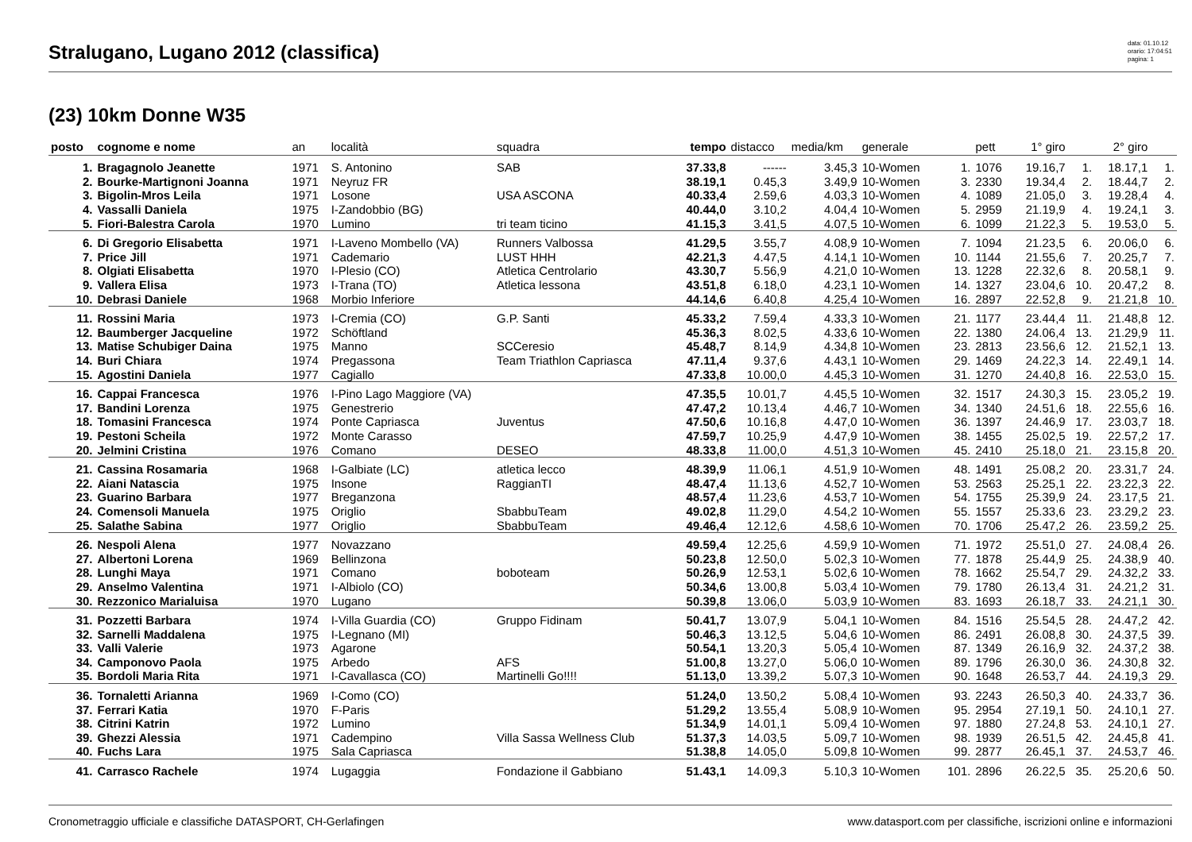Stralugano, Lugano 2012 (classifica)
data: 01.10.12
orario: 17:04:51
pagina: 1
(23) 10km Donne W35
| posto | cognome e nome | an | località | squadra | tempo | distacco | media/km | generale | | pett | 1° giro | | 2° giro | |
| --- | --- | --- | --- | --- | --- | --- | --- | --- | --- | --- | --- | --- | --- | --- |
| 1. | Bragagnolo Jeanette | 1971 | S. Antonino | SAB | 37.33,8 | ------ | 3.45,3 | 10-Women | 1. | 1076 | 19.16,7 | 1. | 18.17,1 | 1. |
| 2. | Bourke-Martignoni Joanna | 1971 | Neyruz FR | | 38.19,1 | 0.45,3 | 3.49,9 | 10-Women | 3. | 2330 | 19.34,4 | 2. | 18.44,7 | 2. |
| 3. | Bigolin-Mros Leila | 1971 | Losone | USA ASCONA | 40.33,4 | 2.59,6 | 4.03,3 | 10-Women | 4. | 1089 | 21.05,0 | 3. | 19.28,4 | 4. |
| 4. | Vassalli Daniela | 1975 | I-Zandobbio (BG) | | 40.44,0 | 3.10,2 | 4.04,4 | 10-Women | 5. | 2959 | 21.19,9 | 4. | 19.24,1 | 3. |
| 5. | Fiori-Balestra Carola | 1970 | Lumino | tri team ticino | 41.15,3 | 3.41,5 | 4.07,5 | 10-Women | 6. | 1099 | 21.22,3 | 5. | 19.53,0 | 5. |
| 6. | Di Gregorio Elisabetta | 1971 | I-Laveno Mombello (VA) | Runners Valbossa | 41.29,5 | 3.55,7 | 4.08,9 | 10-Women | 7. | 1094 | 21.23,5 | 6. | 20.06,0 | 6. |
| 7. | Price Jill | 1971 | Cademario | LUST HHH | 42.21,3 | 4.47,5 | 4.14,1 | 10-Women | 10. | 1144 | 21.55,6 | 7. | 20.25,7 | 7. |
| 8. | Olgiati Elisabetta | 1970 | I-Plesio (CO) | Atletica Centrolario | 43.30,7 | 5.56,9 | 4.21,0 | 10-Women | 13. | 1228 | 22.32,6 | 8. | 20.58,1 | 9. |
| 9. | Vallera Elisa | 1973 | I-Trana (TO) | Atletica lessona | 43.51,8 | 6.18,0 | 4.23,1 | 10-Women | 14. | 1327 | 23.04,6 | 10. | 20.47,2 | 8. |
| 10. | Debrasi Daniele | 1968 | Morbio Inferiore | | 44.14,6 | 6.40,8 | 4.25,4 | 10-Women | 16. | 2897 | 22.52,8 | 9. | 21.21,8 | 10. |
| 11. | Rossini Maria | 1973 | I-Cremia (CO) | G.P. Santi | 45.33,2 | 7.59,4 | 4.33,3 | 10-Women | 21. | 1177 | 23.44,4 | 11. | 21.48,8 | 12. |
| 12. | Baumberger Jacqueline | 1972 | Schöftland | | 45.36,3 | 8.02,5 | 4.33,6 | 10-Women | 22. | 1380 | 24.06,4 | 13. | 21.29,9 | 11. |
| 13. | Matise Schubiger Daina | 1975 | Manno | SCCeresio | 45.48,7 | 8.14,9 | 4.34,8 | 10-Women | 23. | 2813 | 23.56,6 | 12. | 21.52,1 | 13. |
| 14. | Buri Chiara | 1974 | Pregassona | Team Triathlon Capriasca | 47.11,4 | 9.37,6 | 4.43,1 | 10-Women | 29. | 1469 | 24.22,3 | 14. | 22.49,1 | 14. |
| 15. | Agostini Daniela | 1977 | Cagiallo | | 47.33,8 | 10.00,0 | 4.45,3 | 10-Women | 31. | 1270 | 24.40,8 | 16. | 22.53,0 | 15. |
| 16. | Cappai Francesca | 1976 | I-Pino Lago Maggiore (VA) | | 47.35,5 | 10.01,7 | 4.45,5 | 10-Women | 32. | 1517 | 24.30,3 | 15. | 23.05,2 | 19. |
| 17. | Bandini Lorenza | 1975 | Genestrerio | | 47.47,2 | 10.13,4 | 4.46,7 | 10-Women | 34. | 1340 | 24.51,6 | 18. | 22.55,6 | 16. |
| 18. | Tomasini Francesca | 1974 | Ponte Capriasca | Juventus | 47.50,6 | 10.16,8 | 4.47,0 | 10-Women | 36. | 1397 | 24.46,9 | 17. | 23.03,7 | 18. |
| 19. | Pestoni Scheila | 1972 | Monte Carasso | | 47.59,7 | 10.25,9 | 4.47,9 | 10-Women | 38. | 1455 | 25.02,5 | 19. | 22.57,2 | 17. |
| 20. | Jelmini Cristina | 1976 | Comano | DESEO | 48.33,8 | 11.00,0 | 4.51,3 | 10-Women | 45. | 2410 | 25.18,0 | 21. | 23.15,8 | 20. |
| 21. | Cassina Rosamaria | 1968 | I-Galbiate (LC) | atletica lecco | 48.39,9 | 11.06,1 | 4.51,9 | 10-Women | 48. | 1491 | 25.08,2 | 20. | 23.31,7 | 24. |
| 22. | Aiani Natascia | 1975 | Insone | RaggianTI | 48.47,4 | 11.13,6 | 4.52,7 | 10-Women | 53. | 2563 | 25.25,1 | 22. | 23.22,3 | 22. |
| 23. | Guarino Barbara | 1977 | Breganzona | | 48.57,4 | 11.23,6 | 4.53,7 | 10-Women | 54. | 1755 | 25.39,9 | 24. | 23.17,5 | 21. |
| 24. | Comensoli Manuela | 1975 | Origlio | SbabbuTeam | 49.02,8 | 11.29,0 | 4.54,2 | 10-Women | 55. | 1557 | 25.33,6 | 23. | 23.29,2 | 23. |
| 25. | Salathe Sabina | 1977 | Origlio | SbabbuTeam | 49.46,4 | 12.12,6 | 4.58,6 | 10-Women | 70. | 1706 | 25.47,2 | 26. | 23.59,2 | 25. |
| 26. | Nespoli Alena | 1977 | Novazzano | | 49.59,4 | 12.25,6 | 4.59,9 | 10-Women | 71. | 1972 | 25.51,0 | 27. | 24.08,4 | 26. |
| 27. | Albertoni Lorena | 1969 | Bellinzona | | 50.23,8 | 12.50,0 | 5.02,3 | 10-Women | 77. | 1878 | 25.44,9 | 25. | 24.38,9 | 40. |
| 28. | Lunghi Maya | 1971 | Comano | boboteam | 50.26,9 | 12.53,1 | 5.02,6 | 10-Women | 78. | 1662 | 25.54,7 | 29. | 24.32,2 | 33. |
| 29. | Anselmo Valentina | 1971 | I-Albiolo (CO) | | 50.34,6 | 13.00,8 | 5.03,4 | 10-Women | 79. | 1780 | 26.13,4 | 31. | 24.21,2 | 31. |
| 30. | Rezzonico Marialuisa | 1970 | Lugano | | 50.39,8 | 13.06,0 | 5.03,9 | 10-Women | 83. | 1693 | 26.18,7 | 33. | 24.21,1 | 30. |
| 31. | Pozzetti Barbara | 1974 | I-Villa Guardia (CO) | Gruppo Fidinam | 50.41,7 | 13.07,9 | 5.04,1 | 10-Women | 84. | 1516 | 25.54,5 | 28. | 24.47,2 | 42. |
| 32. | Sarnelli Maddalena | 1975 | I-Legnano (MI) | | 50.46,3 | 13.12,5 | 5.04,6 | 10-Women | 86. | 2491 | 26.08,8 | 30. | 24.37,5 | 39. |
| 33. | Valli Valerie | 1973 | Agarone | | 50.54,1 | 13.20,3 | 5.05,4 | 10-Women | 87. | 1349 | 26.16,9 | 32. | 24.37,2 | 38. |
| 34. | Camponovo Paola | 1975 | Arbedo | AFS | 51.00,8 | 13.27,0 | 5.06,0 | 10-Women | 89. | 1796 | 26.30,0 | 36. | 24.30,8 | 32. |
| 35. | Bordoli Maria Rita | 1971 | I-Cavallasca (CO) | Martinelli Go!!!! | 51.13,0 | 13.39,2 | 5.07,3 | 10-Women | 90. | 1648 | 26.53,7 | 44. | 24.19,3 | 29. |
| 36. | Tornaletti Arianna | 1969 | I-Como (CO) | | 51.24,0 | 13.50,2 | 5.08,4 | 10-Women | 93. | 2243 | 26.50,3 | 40. | 24.33,7 | 36. |
| 37. | Ferrari Katia | 1970 | F-Paris | | 51.29,2 | 13.55,4 | 5.08,9 | 10-Women | 95. | 2954 | 27.19,1 | 50. | 24.10,1 | 27. |
| 38. | Citrini Katrin | 1972 | Lumino | | 51.34,9 | 14.01,1 | 5.09,4 | 10-Women | 97. | 1880 | 27.24,8 | 53. | 24.10,1 | 27. |
| 39. | Ghezzi Alessia | 1971 | Cadempino | Villa Sassa Wellness Club | 51.37,3 | 14.03,5 | 5.09,7 | 10-Women | 98. | 1939 | 26.51,5 | 42. | 24.45,8 | 41. |
| 40. | Fuchs Lara | 1975 | Sala Capriasca | | 51.38,8 | 14.05,0 | 5.09,8 | 10-Women | 99. | 2877 | 26.45,1 | 37. | 24.53,7 | 46. |
| 41. | Carrasco Rachele | 1974 | Lugaggia | Fondazione il Gabbiano | 51.43,1 | 14.09,3 | 5.10,3 | 10-Women | 101. | 2896 | 26.22,5 | 35. | 25.20,6 | 50. |
Cronometraggio ufficiale e classifiche DATASPORT, CH-Gerlafingen www.datasport.com per classifiche, iscrizioni online e informazioni